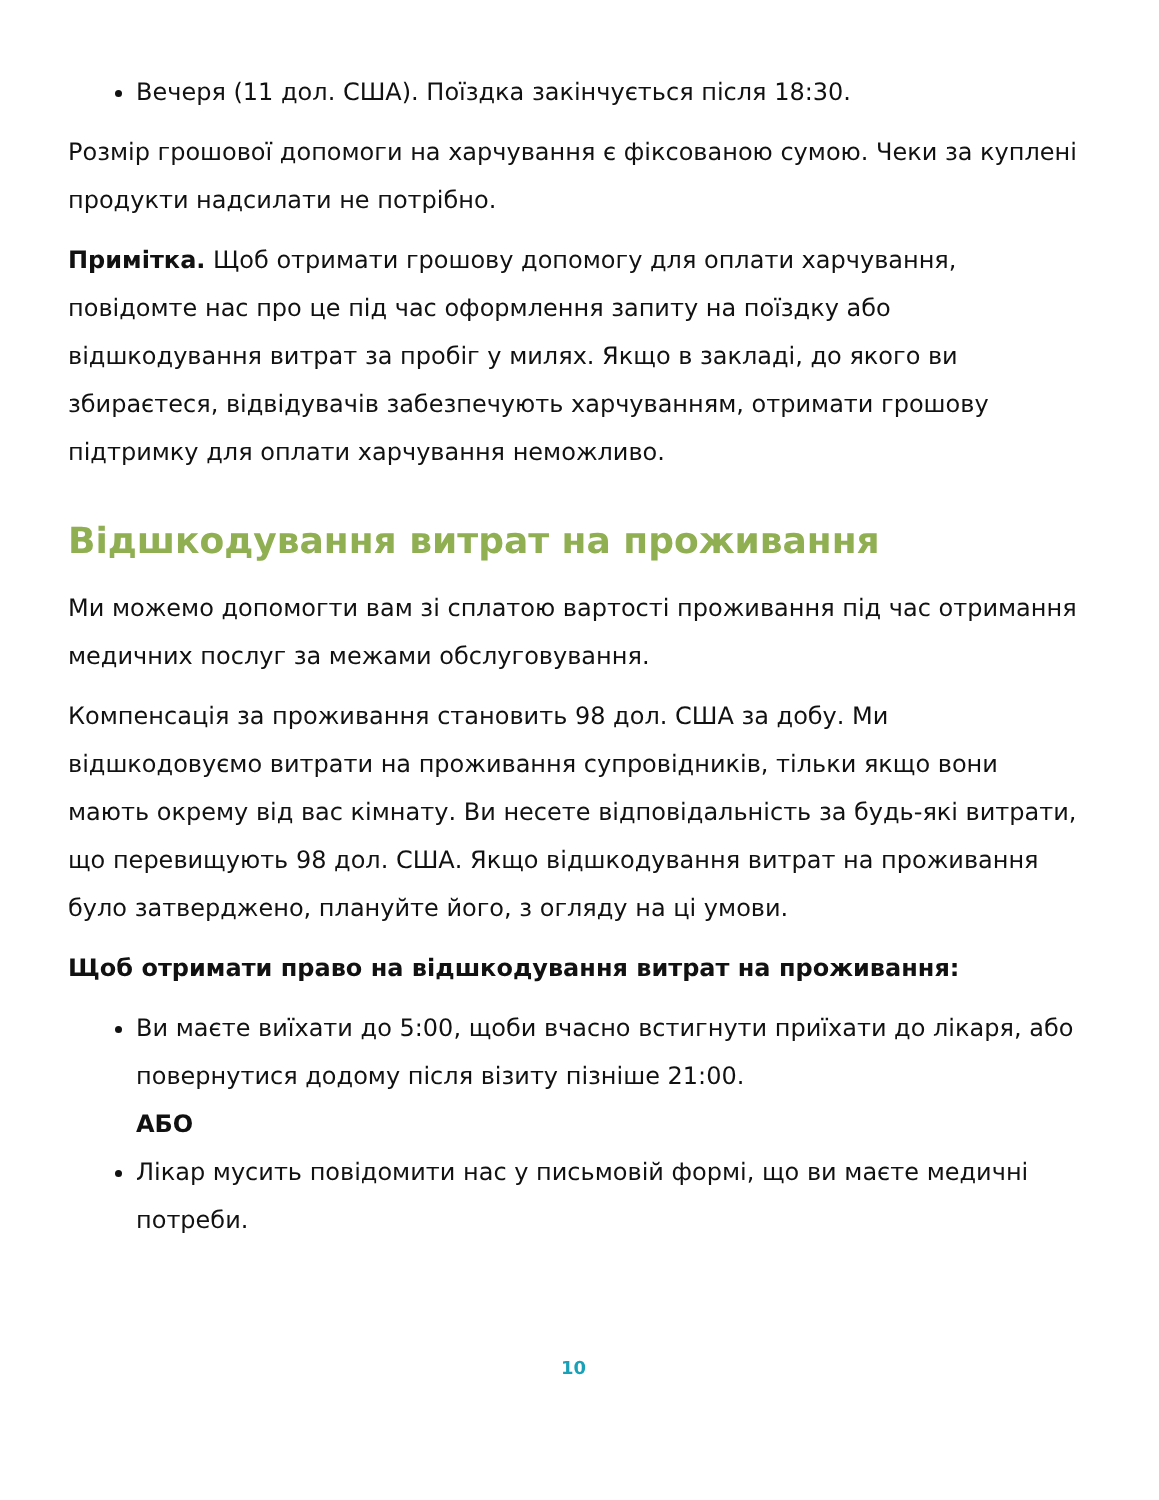Вечеря (11 дол. США). Поїздка закінчується після 18:30.
Розмір грошової допомоги на харчування є фіксованою сумою. Чеки за куплені продукти надсилати не потрібно.
Примітка. Щоб отримати грошову допомогу для оплати харчування, повідомте нас про це під час оформлення запиту на поїздку або відшкодування витрат за пробіг у милях. Якщо в закладі, до якого ви збираєтеся, відвідувачів забезпечують харчуванням, отримати грошову підтримку для оплати харчування неможливо.
Відшкодування витрат на проживання
Ми можемо допомогти вам зі сплатою вартості проживання під час отримання медичних послуг за межами обслуговування.
Компенсація за проживання становить 98 дол. США за добу. Ми відшкодовуємо витрати на проживання супровідників, тільки якщо вони мають окрему від вас кімнату. Ви несете відповідальність за будь-які витрати, що перевищують 98 дол. США. Якщо відшкодування витрат на проживання було затверджено, плануйте його, з огляду на ці умови.
Щоб отримати право на відшкодування витрат на проживання:
Ви маєте виїхати до 5:00, щоби вчасно встигнути приїхати до лікаря, або повернутися додому після візиту пізніше 21:00.
АБО
Лікар мусить повідомити нас у письмовій формі, що ви маєте медичні потреби.
10